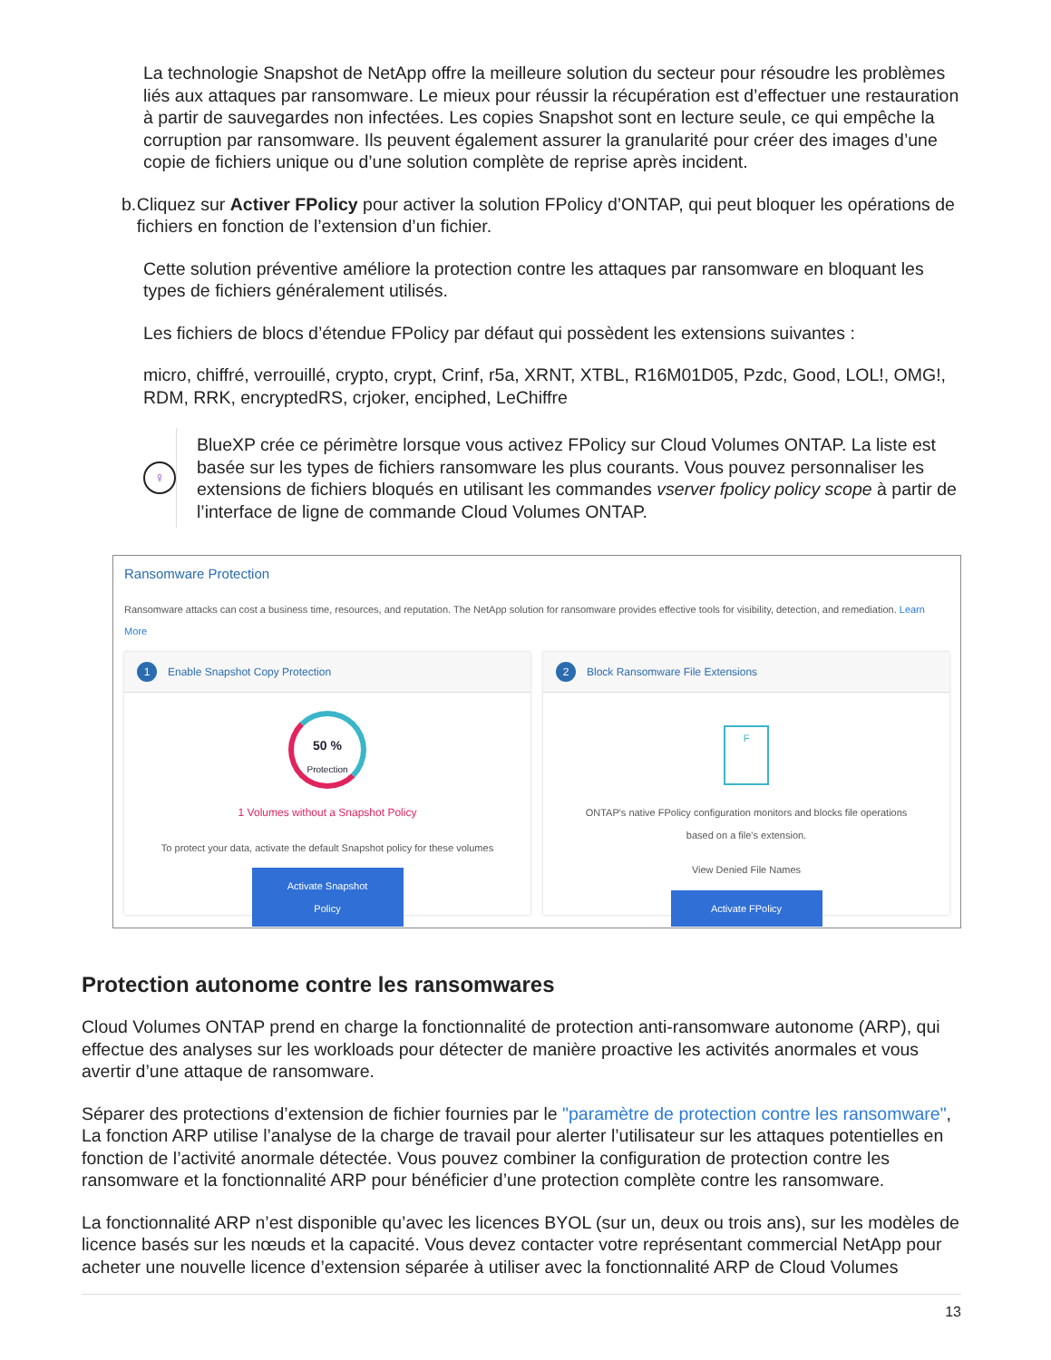La technologie Snapshot de NetApp offre la meilleure solution du secteur pour résoudre les problèmes liés aux attaques par ransomware. Le mieux pour réussir la récupération est d’effectuer une restauration à partir de sauvegardes non infectées. Les copies Snapshot sont en lecture seule, ce qui empêche la corruption par ransomware. Ils peuvent également assurer la granularité pour créer des images d’une copie de fichiers unique ou d’une solution complète de reprise après incident.
b. Cliquez sur Activer FPolicy pour activer la solution FPolicy d’ONTAP, qui peut bloquer les opérations de fichiers en fonction de l’extension d’un fichier.
Cette solution préventive améliore la protection contre les attaques par ransomware en bloquant les types de fichiers généralement utilisés.
Les fichiers de blocs d’étendue FPolicy par défaut qui possèdent les extensions suivantes :
micro, chiffré, verrouillé, crypto, crypt, Crinf, r5a, XRNT, XTBL, R16M01D05, Pzdc, Good, LOL!, OMG!, RDM, RRK, encryptedRS, crjoker, enciphed, LeChiffre
♀
BlueXP crée ce périmètre lorsque vous activez FPolicy sur Cloud Volumes ONTAP. La liste est basée sur les types de fichiers ransomware les plus courants. Vous pouvez personnaliser les extensions de fichiers bloqués en utilisant les commandes vserver fpolicy policy scope à partir de l’interface de ligne de commande Cloud Volumes ONTAP.
Ransomware Protection
Ransomware attacks can cost a business time, resources, and reputation. The NetApp solution for ransomware provides effective tools for visibility, detection, and remediation. Learn More
1 Enable Snapshot Copy Protection
50 %
Protection
1 Volumes without a Snapshot Policy
To protect your data, activate the default Snapshot policy for these volumes
Activate Snapshot Policy
2 Block Ransomware File Extensions
F
ONTAP's native FPolicy configuration monitors and blocks file operations
based on a file's extension.
View Denied File Names
Activate FPolicy
Protection autonome contre les ransomwares
Cloud Volumes ONTAP prend en charge la fonctionnalité de protection anti-ransomware autonome (ARP), qui effectue des analyses sur les workloads pour détecter de manière proactive les activités anormales et vous avertir d’une attaque de ransomware.
Séparer des protections d’extension de fichier fournies par le "paramètre de protection contre les ransomware", La fonction ARP utilise l’analyse de la charge de travail pour alerter l’utilisateur sur les attaques potentielles en fonction de l’activité anormale détectée. Vous pouvez combiner la configuration de protection contre les ransomware et la fonctionnalité ARP pour bénéficier d’une protection complète contre les ransomware.
La fonctionnalité ARP n’est disponible qu’avec les licences BYOL (sur un, deux ou trois ans), sur les modèles de licence basés sur les nœuds et la capacité. Vous devez contacter votre représentant commercial NetApp pour acheter une nouvelle licence d’extension séparée à utiliser avec la fonctionnalité ARP de Cloud Volumes
13